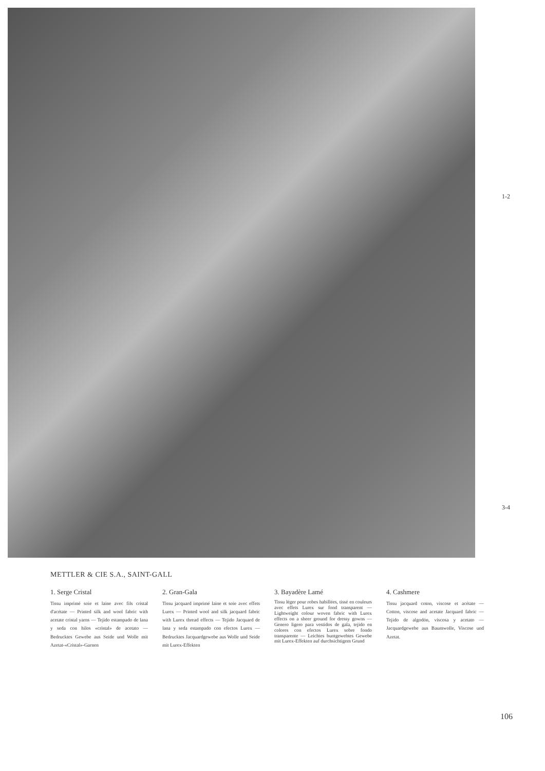1-2
3-4
METTLER & CIE S.A., SAINT-GALL
1. Serge Cristal
Tissu imprimé soie et laine avec fils cristal d'acétate — Printed silk and wool fabric with acetate cristal yarns — Tejido estampado de lana y seda con hilos «cristal» de acetato — Bedrucktes Gewebe aus Seide und Wolle mit Azetat-«Cristal»-Garnen
2. Gran-Gala
Tissu jacquard imprimé laine et soie avec effets Lurex — Printed wool and silk jacquard fabric with Lurex thread effects — Tejido Jacquard de lana y seda estampado con efectos Lurex — Bedrucktes Jacquardgewebe aus Wolle und Seide mit Lurex-Effekten
3. Bayadère Lamé
Tissu léger pour robes habillées, tissé en couleurs avec effets Lurex sur fond transparent — Lightweight colour woven fabric with Lurex effects on a sheer ground for dressy gowns — Genero ligero para vestidos de gala, tejido en colores con efectos Lurex sobre fondo transparente — Leichtes buntgewebtes Gewebe mit Lurex-Effekten auf durchsichtigem Grund
4. Cashmere
Tissu jacquard coton, viscose et acétate — Cotton, viscose and acetate Jacquard fabric — Tejido de algodón, viscosa y acetato — Jacquardgewebe aus Baumwolle, Viscose und Azetat.
106